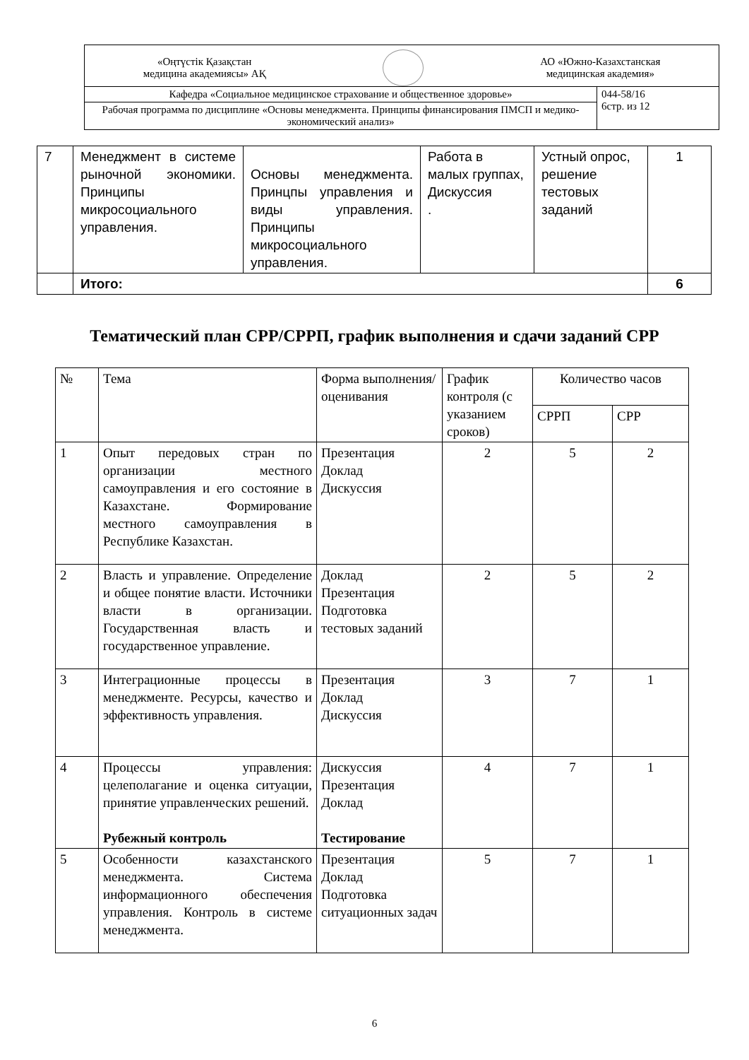| «Оңтүстік Қазақстан медицина академиясы» АҚ АО «Южно-Казахстанская медицинская академия» | |
| Кафедра «Социальное медицинское страхование и общественное здоровье» | 044-58/16 6стр. из 12 |
| Рабочая программа по дисциплине «Основы менеджмента. Принципы финансирования ПМСП и медико-экономический анализ» | |
| 7 | Менеджмент в системе рыночной экономики. Принципы микросоциального управления. | Основы менеджмента. Принцпы управления и виды управления. Принципы микросоциального управления. | Работа в малых группах, Дискуссия . | Устный опрос, решение тестовых заданий | 1 |
| | Итого: | | | | 6 |
Тематический план СРР/СРРП, график выполнения и сдачи заданий СРР
| № | Тема | Форма выполнения/ оценивания | График контроля (с указанием сроков) | Количество часов | |
| | | | | СРРП | СРР |
| 1 | Опыт передовых стран по организации местного самоуправления и его состояние в Казахстане. Формирование местного самоуправления в Республике Казахстан. | Презентация Доклад Дискуссия | 2 | 5 | 2 |
| 2 | Власть и управление. Определение и общее понятие власти. Источники власти в организации. Государственная власть и государственное управление. | Доклад Презентация Подготовка тестовых заданий | 2 | 5 | 2 |
| 3 | Интеграционные процессы в менеджменте. Ресурсы, качество и эффективность управления. | Презентация Доклад Дискуссия | 3 | 7 | 1 |
| 4 | Процессы управления: целеполагание и оценка ситуации, принятие управленческих решений. Рубежный контроль | Дискуссия Презентация Доклад Тестирование | 4 | 7 | 1 |
| 5 | Особенности казахстанского менеджмента. Система информационного обеспечения управления. Контроль в системе менеджмента. | Презентация Доклад Подготовка ситуационных задач | 5 | 7 | 1 |
6